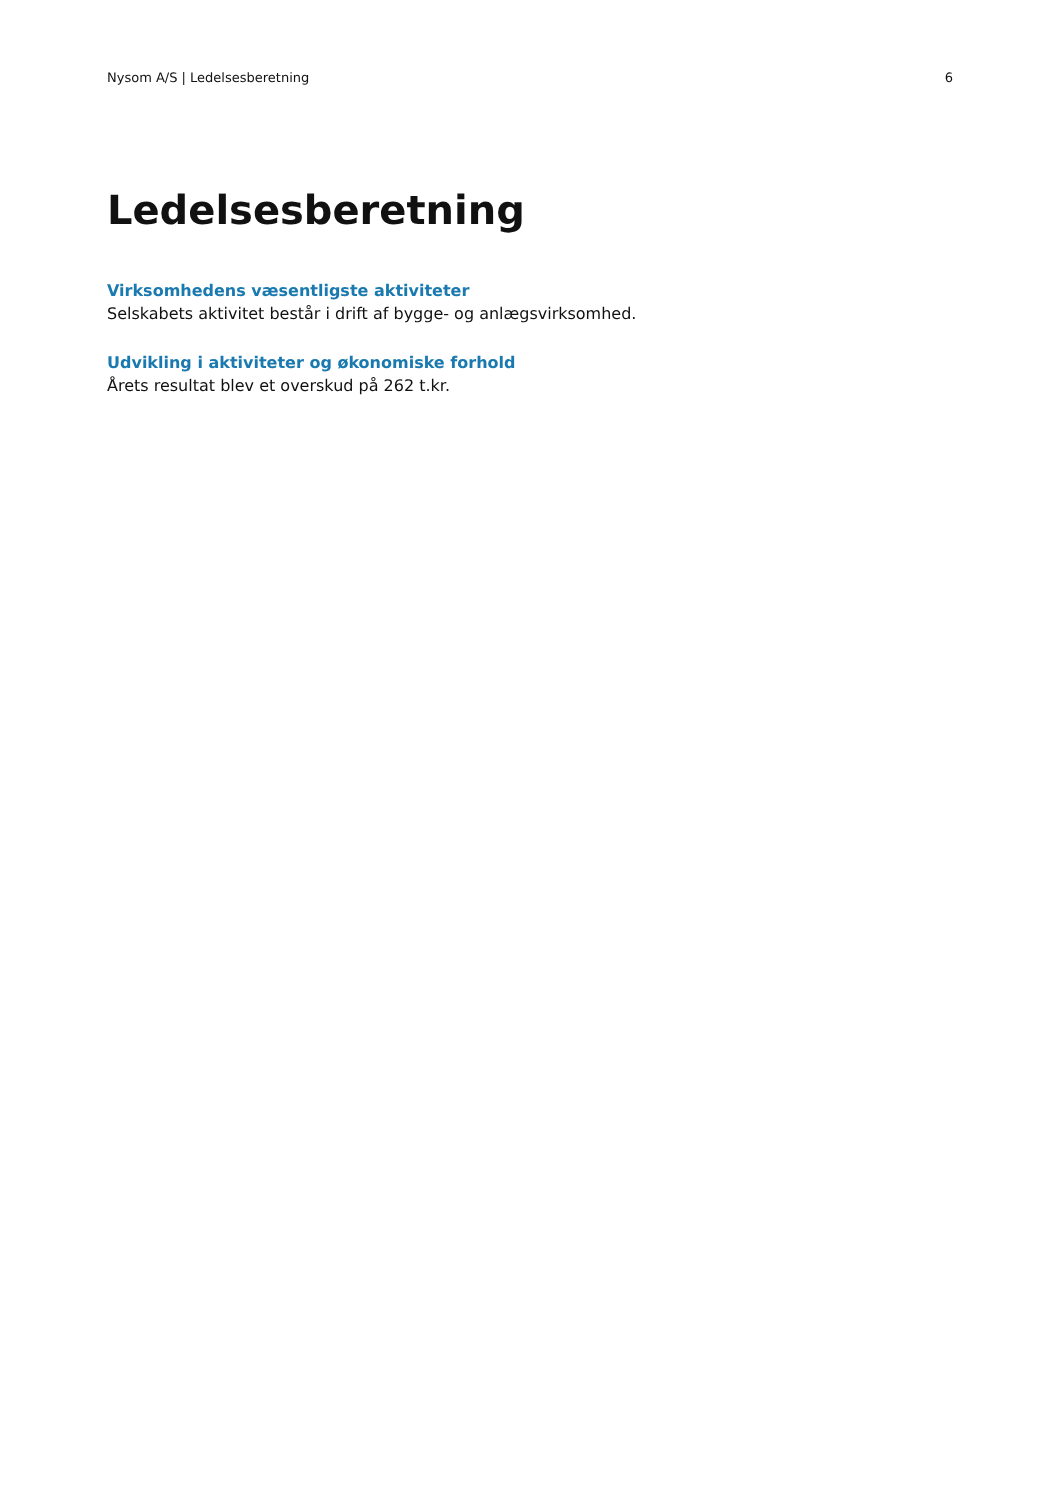Nysom A/S | Ledelsesberetning 6
Ledelsesberetning
Virksomhedens væsentligste aktiviteter
Selskabets aktivitet består i drift af bygge- og anlægsvirksomhed.
Udvikling i aktiviteter og økonomiske forhold
Årets resultat blev et overskud på 262 t.kr.